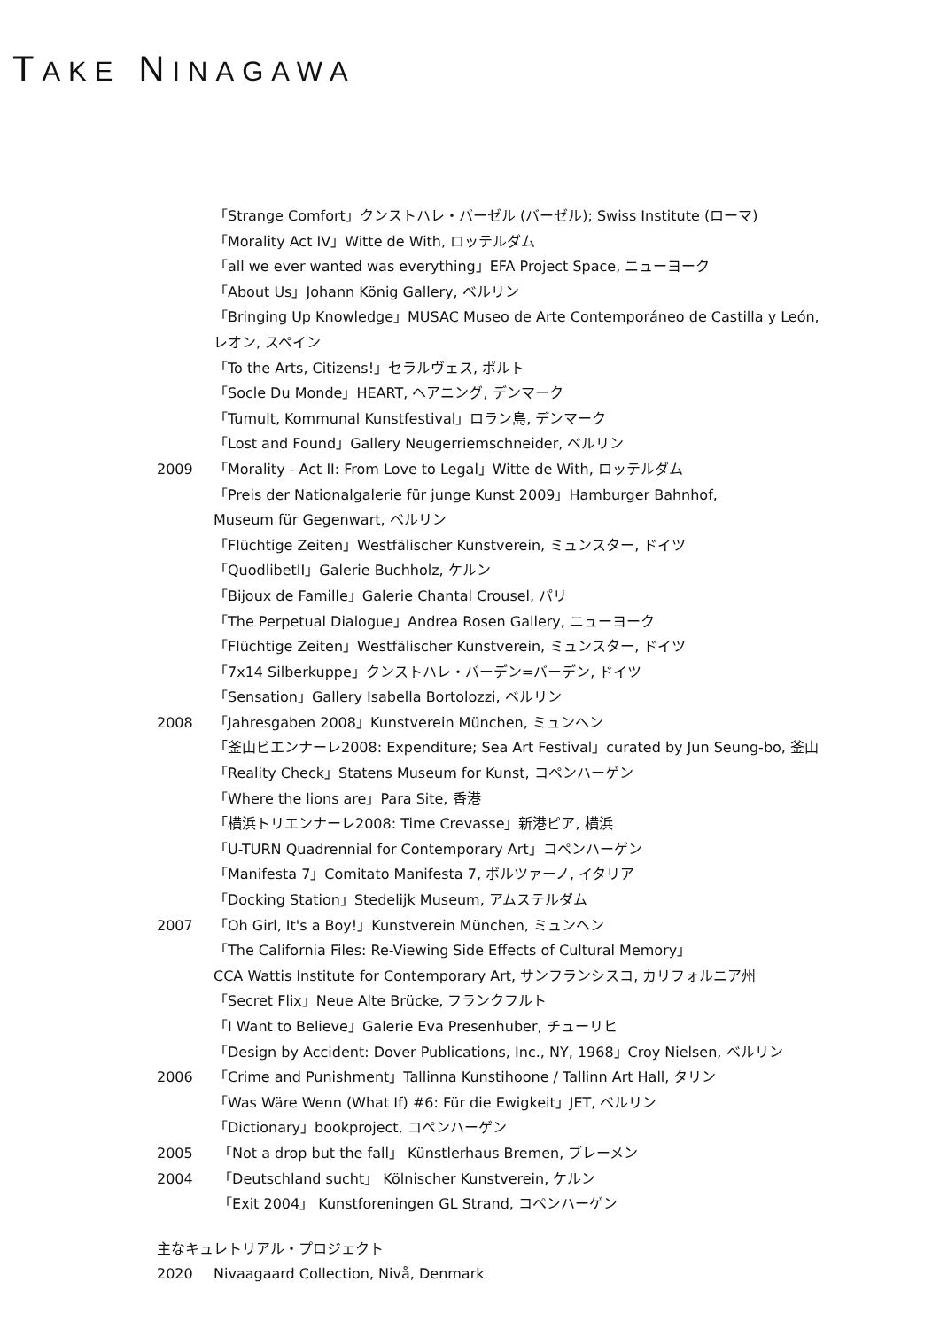TAKE NINAGAWA
「Strange Comfort」クンストハレ・バーゼル (バーゼル); Swiss Institute (ローマ)
「Morality Act IV」Witte de With, ロッテルダム
「all we ever wanted was everything」EFA Project Space, ニューヨーク
「About Us」Johann König Gallery, ベルリン
「Bringing Up Knowledge」MUSAC Museo de Arte Contemporáneo de Castilla y León,
レオン, スペイン
「To the Arts, Citizens!」セラルヴェス, ポルト
「Socle Du Monde」HEART, ヘアニング, デンマーク
「Tumult, Kommunal Kunstfestival」ロラン島, デンマーク
「Lost and Found」Gallery Neugerriemschneider, ベルリン
2009 「Morality - Act II: From Love to Legal」Witte de With, ロッテルダム
「Preis der Nationalgalerie für junge Kunst 2009」Hamburger Bahnhof,
Museum für Gegenwart, ベルリン
「Flüchtige Zeiten」Westfälischer Kunstverein, ミュンスター, ドイツ
「QuodlibetII」Galerie Buchholz, ケルン
「Bijoux de Famille」Galerie Chantal Crousel, パリ
「The Perpetual Dialogue」Andrea Rosen Gallery, ニューヨーク
「Flüchtige Zeiten」Westfälischer Kunstverein, ミュンスター, ドイツ
「7x14 Silberkuppe」クンストハレ・バーデン=バーデン, ドイツ
「Sensation」Gallery Isabella Bortolozzi, ベルリン
2008 「Jahresgaben 2008」Kunstverein München, ミュンヘン
「釜山ビエンナーレ2008: Expenditure; Sea Art Festival」curated by Jun Seung-bo, 釜山
「Reality Check」Statens Museum for Kunst, コペンハーゲン
「Where the lions are」Para Site, 香港
「横浜トリエンナーレ2008: Time Crevasse」新港ピア, 横浜
「U-TURN Quadrennial for Contemporary Art」コペンハーゲン
「Manifesta 7」Comitato Manifesta 7, ボルツァーノ, イタリア
「Docking Station」Stedelijk Museum, アムステルダム
2007 「Oh Girl, It's a Boy!」Kunstverein München, ミュンヘン
「The California Files: Re-Viewing Side Effects of Cultural Memory」
CCA Wattis Institute for Contemporary Art, サンフランシスコ, カリフォルニア州
「Secret Flix」Neue Alte Brücke, フランクフルト
「I Want to Believe」Galerie Eva Presenhuber, チューリヒ
「Design by Accident: Dover Publications, Inc., NY, 1968」Croy Nielsen, ベルリン
2006 「Crime and Punishment」Tallinna Kunstihoone / Tallinn Art Hall, タリン
「Was Wäre Wenn (What If) #6: Für die Ewigkeit」JET, ベルリン
「Dictionary」bookproject, コペンハーゲン
2005 「Not a drop but the fall」 Künstlerhaus Bremen, ブレーメン
2004 「Deutschland sucht」 Kölnischer Kunstverein, ケルン
「Exit 2004」 Kunstforeningen GL Strand, コペンハーゲン
主なキュレトリアル・プロジェクト
2020 Nivaagaard Collection, Nivå, Denmark